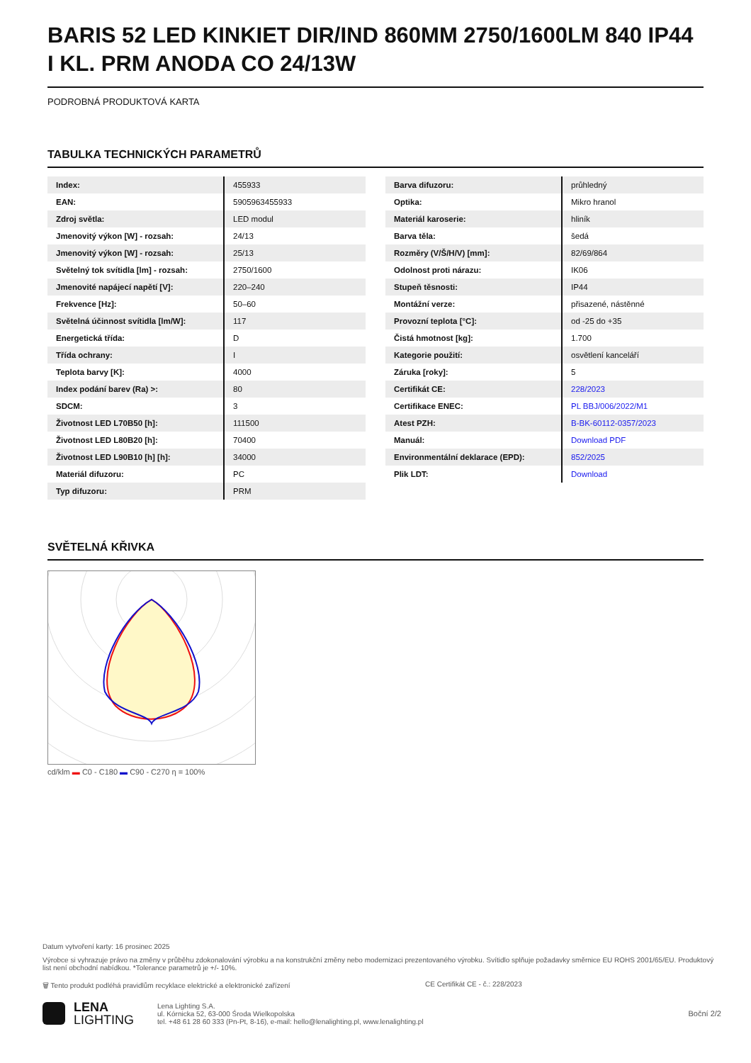BARIS 52 LED KINKIET DIR/IND 860MM 2750/1600LM 840 IP44 I KL. PRM ANODA CO 24/13W
PODROBNÁ PRODUKTOVÁ KARTA
TABULKA TECHNICKÝCH PARAMETRŮ
| Index: | 455933 |
| EAN: | 5905963455933 |
| Zdroj světla: | LED modul |
| Jmenovitý výkon [W] - rozsah: | 24/13 |
| Jmenovitý výkon [W] - rozsah: | 25/13 |
| Světelný tok svítidla [lm] - rozsah: | 2750/1600 |
| Jmenovité napájecí napětí [V]: | 220–240 |
| Frekvence [Hz]: | 50–60 |
| Světelná účinnost svítidla [lm/W]: | 117 |
| Energetická třída: | D |
| Třída ochrany: | I |
| Teplota barvy [K]: | 4000 |
| Index podání barev (Ra) >: | 80 |
| SDCM: | 3 |
| Životnost LED L70B50 [h]: | 111500 |
| Životnost LED L80B20 [h]: | 70400 |
| Životnost LED L90B10 [h] [h]: | 34000 |
| Materiál difuzoru: | PC |
| Typ difuzoru: | PRM |
| Barva difuzoru: | průhledný |
| Optika: | Mikro hranol |
| Materiál karoserie: | hliník |
| Barva těla: | šedá |
| Rozměry (V/Š/H/V) [mm]: | 82/69/864 |
| Odolnost proti nárazu: | IK06 |
| Stupeň těsnosti: | IP44 |
| Montážní verze: | přisazené, nástěnné |
| Provozní teplota [°C]: | od -25 do +35 |
| Čistá hmotnost [kg]: | 1.700 |
| Kategorie použití: | osvětlení kanceláří |
| Záruka [roky]: | 5 |
| Certifikát CE: | 228/2023 |
| Certifikace ENEC: | PL BBJ/006/2022/M1 |
| Atest PZH: | B-BK-60112-0357/2023 |
| Manuál: | Download PDF |
| Environmentální deklarace (EPD): | 852/2025 |
| Plik LDT: | Download |
SVĚTELNÁ KŘIVKA
cd/klm ▬ C0 - C180 ▬ C90 - C270 η = 100%
Datum vytvoření karty: 16 prosinec 2025
Výrobce si vyhrazuje právo na změny v průběhu zdokonalování výrobku a na konstrukční změny nebo modernizaci prezentovaného výrobku. Svítidlo splňuje požadavky směrnice EU ROHS 2001/65/EU. Produktový list není obchodní nabídkou. *Tolerance parametrů je +/- 10%.
🗑 Tento produkt podléhá pravidlům recyklace elektrické a elektronické zařízení CE Certifikát CE - č.: 228/2023
LENA
LIGHTING
Lena Lighting S.A.
ul. Kórnicka 52, 63-000 Środa Wielkopolska
tel. +48 61 28 60 333 (Pn-Pt, 8-16), e-mail: hello@lenalighting.pl, www.lenalighting.pl
Boční 2/2